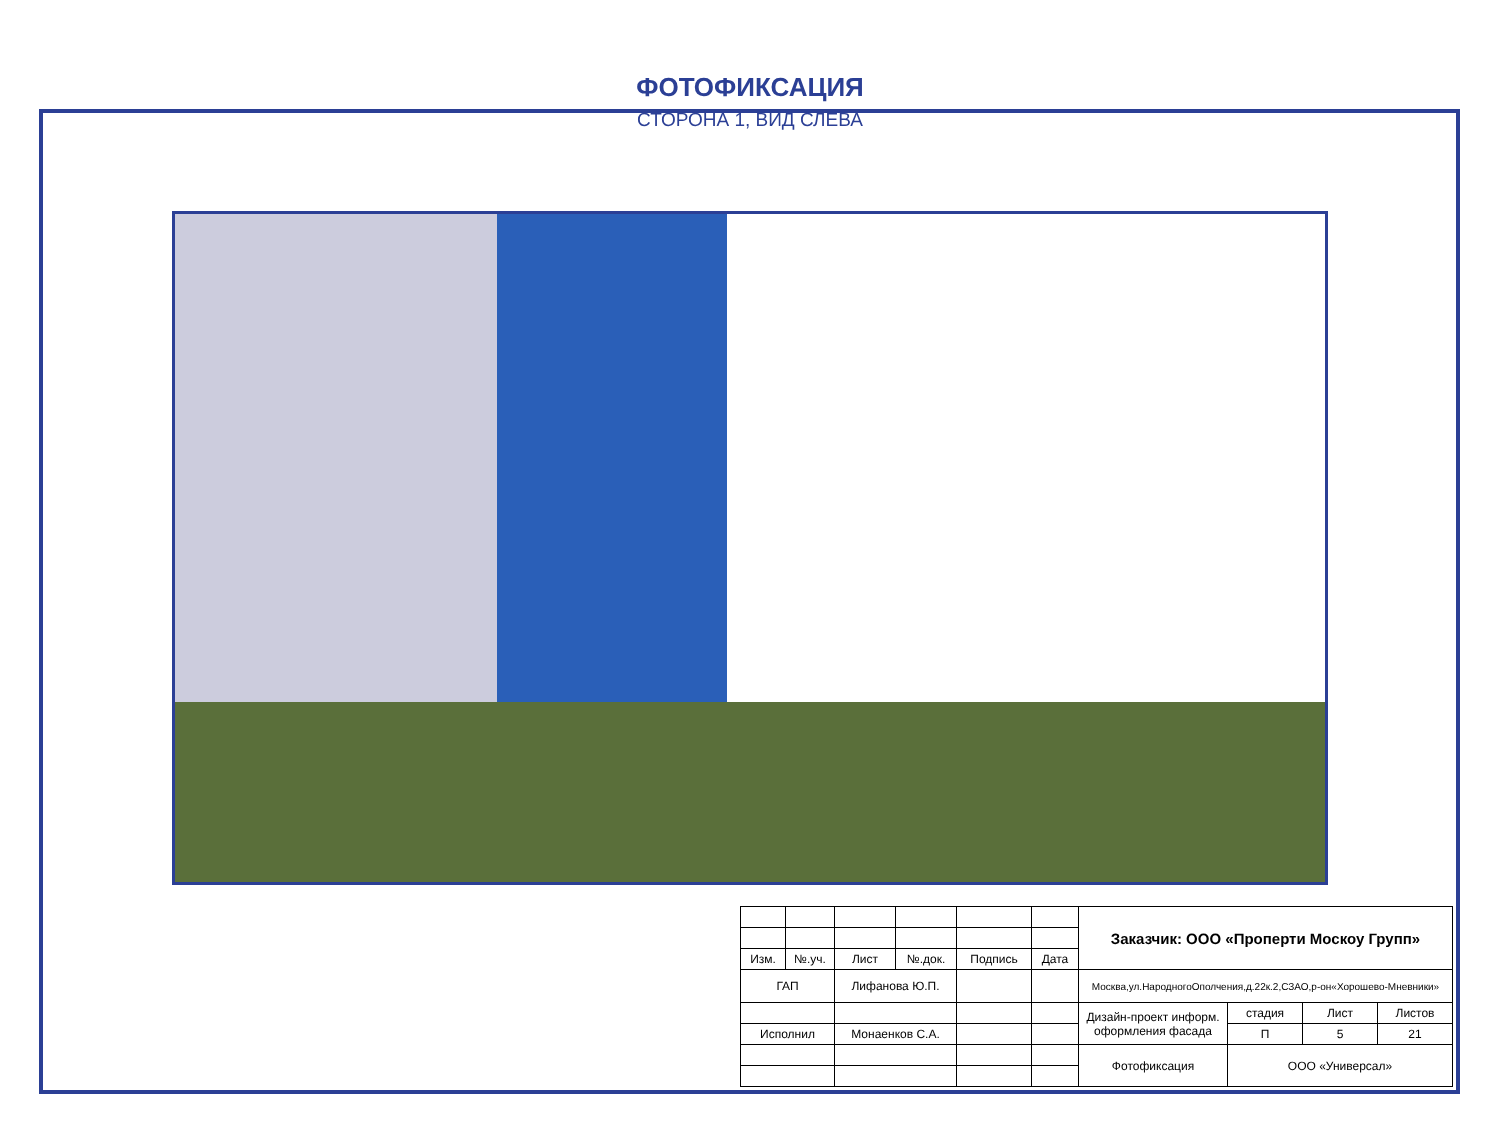ФОТОФИКСАЦИЯ
СТОРОНА 1, ВИД СЛЕВА
| | | | | | | Заказчик: ООО «Проперти Москоу Групп» | | | |
| Изм. | №.уч. | Лист | №.док. | Подпись | Дата | | | | |
| ГАП | | Лифанова Ю.П. | | | | Москва,ул.НародногоОполчения,д.22к.2,СЗАО,р-он«Хорошево-Мневники» | | | |
| | | | | | | Дизайн-проект информ. оформления фасада | стадия | Лист | Листов |
| Исполнил | | Монаенков С.А. | | | | | П | 5 | 21 |
| | | | | | | Фотофиксация | ООО «Универсал» | | |